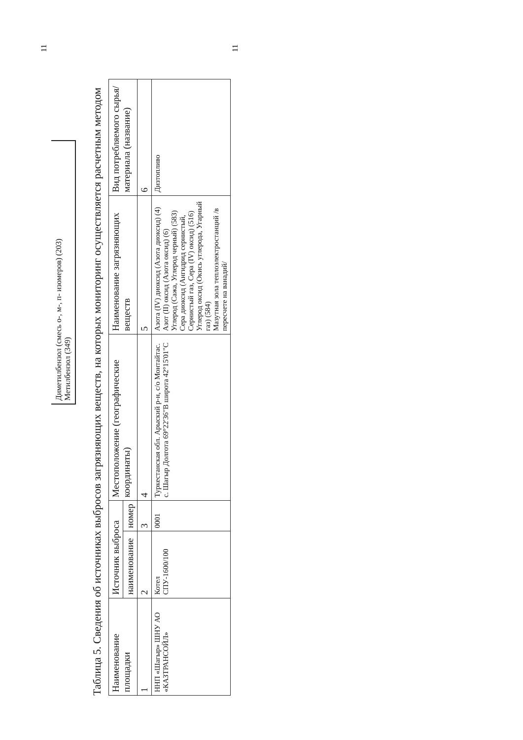11
Диметилбензол (смесь о-, м-, п- изомеров) (203)
Метилбензол (349)
Таблица 5. Сведения об источниках выбросов загрязняющих веществ, на которых мониторинг осуществляется расчетным методом
| Наименование площадки | Источник выброса | | Местоположение (географические координаты) | Наименование загрязняющих веществ | Вид потребляемого сырья/ материала (название) |
| --- | --- | --- | --- | --- | --- |
| | наименование | номер | | | |
| 1 | 2 | 3 | 4 | 5 | 6 |
| ННП «Шагыр» ШНУ АО «КАЗТРАНСОЙЛ» | Котел СПУ-1600/100 | 0001 | Туркестанская обл. Арыский р-н, с/о Монтайтас. с. Шагыр Долгота 69°22'36"В широта 42°15'01"С | Азота (IV) диоксид (Азота диоксид) (4) Азот (II) оксид (Азота оксид) (6) Углерод (Сажа, Углерод черный) (583) Сера диоксид (Ангидрид сернистый, Сернистый газ, Сера (IV) оксид) (516) Углерод оксид (Окись углерода, Угарный газ) (584) Мазутная зола теплоэлектростанций /в пересчете на ванадий/ | Дизтопливо |
11